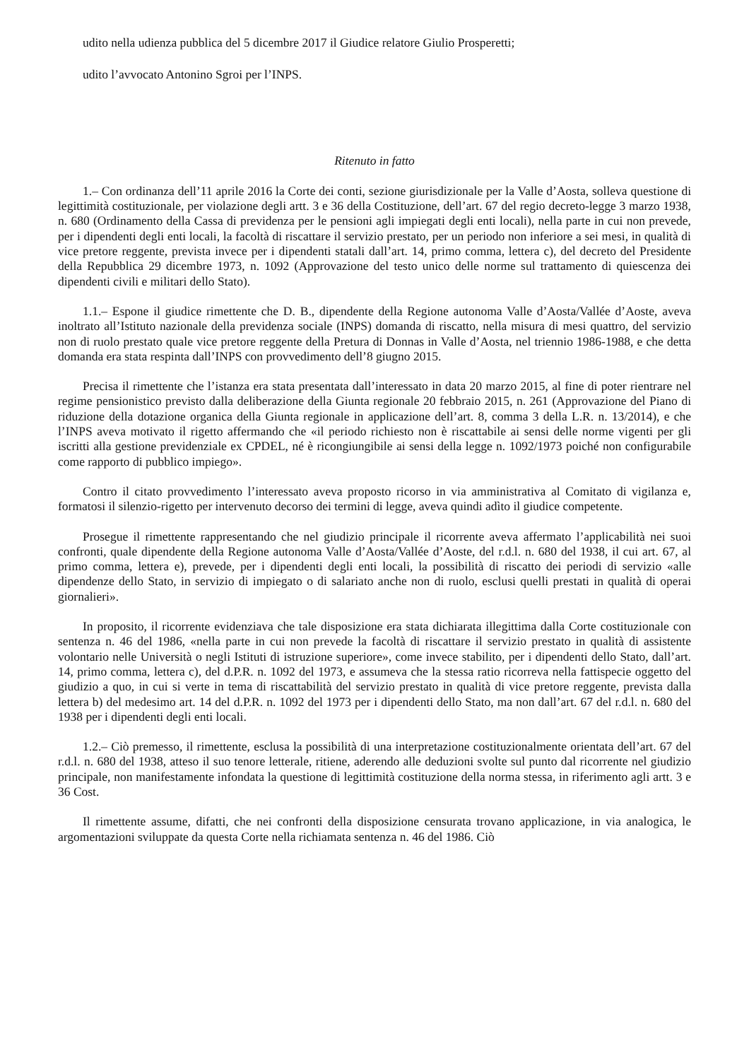udito nella udienza pubblica del 5 dicembre 2017 il Giudice relatore Giulio Prosperetti;
udito l’avvocato Antonino Sgroi per l’INPS.
Ritenuto in fatto
1.– Con ordinanza dell’11 aprile 2016 la Corte dei conti, sezione giurisdizionale per la Valle d’Aosta, solleva questione di legittimità costituzionale, per violazione degli artt. 3 e 36 della Costituzione, dell’art. 67 del regio decreto-legge 3 marzo 1938, n. 680 (Ordinamento della Cassa di previdenza per le pensioni agli impiegati degli enti locali), nella parte in cui non prevede, per i dipendenti degli enti locali, la facoltà di riscattare il servizio prestato, per un periodo non inferiore a sei mesi, in qualità di vice pretore reggente, prevista invece per i dipendenti statali dall’art. 14, primo comma, lettera c), del decreto del Presidente della Repubblica 29 dicembre 1973, n. 1092 (Approvazione del testo unico delle norme sul trattamento di quiescenza dei dipendenti civili e militari dello Stato).
1.1.– Espone il giudice rimettente che D. B., dipendente della Regione autonoma Valle d’Aosta/Vallée d’Aoste, aveva inoltrato all’Istituto nazionale della previdenza sociale (INPS) domanda di riscatto, nella misura di mesi quattro, del servizio non di ruolo prestato quale vice pretore reggente della Pretura di Donnas in Valle d’Aosta, nel triennio 1986-1988, e che detta domanda era stata respinta dall’INPS con provvedimento dell’8 giugno 2015.
Precisa il rimettente che l’istanza era stata presentata dall’interessato in data 20 marzo 2015, al fine di poter rientrare nel regime pensionistico previsto dalla deliberazione della Giunta regionale 20 febbraio 2015, n. 261 (Approvazione del Piano di riduzione della dotazione organica della Giunta regionale in applicazione dell’art. 8, comma 3 della L.R. n. 13/2014), e che l’INPS aveva motivato il rigetto affermando che «il periodo richiesto non è riscattabile ai sensi delle norme vigenti per gli iscritti alla gestione previdenziale ex CPDEL, né è ricongiungibile ai sensi della legge n. 1092/1973 poiché non configurabile come rapporto di pubblico impiego».
Contro il citato provvedimento l’interessato aveva proposto ricorso in via amministrativa al Comitato di vigilanza e, formatosi il silenzio-rigetto per intervenuto decorso dei termini di legge, aveva quindi adìto il giudice competente.
Prosegue il rimettente rappresentando che nel giudizio principale il ricorrente aveva affermato l’applicabilità nei suoi confronti, quale dipendente della Regione autonoma Valle d’Aosta/Vallée d’Aoste, del r.d.l. n. 680 del 1938, il cui art. 67, al primo comma, lettera e), prevede, per i dipendenti degli enti locali, la possibilità di riscatto dei periodi di servizio «alle dipendenze dello Stato, in servizio di impiegato o di salariato anche non di ruolo, esclusi quelli prestati in qualità di operai giornalieri».
In proposito, il ricorrente evidenziava che tale disposizione era stata dichiarata illegittima dalla Corte costituzionale con sentenza n. 46 del 1986, «nella parte in cui non prevede la facoltà di riscattare il servizio prestato in qualità di assistente volontario nelle Università o negli Istituti di istruzione superiore», come invece stabilito, per i dipendenti dello Stato, dall’art. 14, primo comma, lettera c), del d.P.R. n. 1092 del 1973, e assumeva che la stessa ratio ricorreva nella fattispecie oggetto del giudizio a quo, in cui si verte in tema di riscattabilità del servizio prestato in qualità di vice pretore reggente, prevista dalla lettera b) del medesimo art. 14 del d.P.R. n. 1092 del 1973 per i dipendenti dello Stato, ma non dall’art. 67 del r.d.l. n. 680 del 1938 per i dipendenti degli enti locali.
1.2.– Ciò premesso, il rimettente, esclusa la possibilità di una interpretazione costituzionalmente orientata dell’art. 67 del r.d.l. n. 680 del 1938, atteso il suo tenore letterale, ritiene, aderendo alle deduzioni svolte sul punto dal ricorrente nel giudizio principale, non manifestamente infondata la questione di legittimità costituzione della norma stessa, in riferimento agli artt. 3 e 36 Cost.
Il rimettente assume, difatti, che nei confronti della disposizione censurata trovano applicazione, in via analogica, le argomentazioni sviluppate da questa Corte nella richiamata sentenza n. 46 del 1986. Ciò